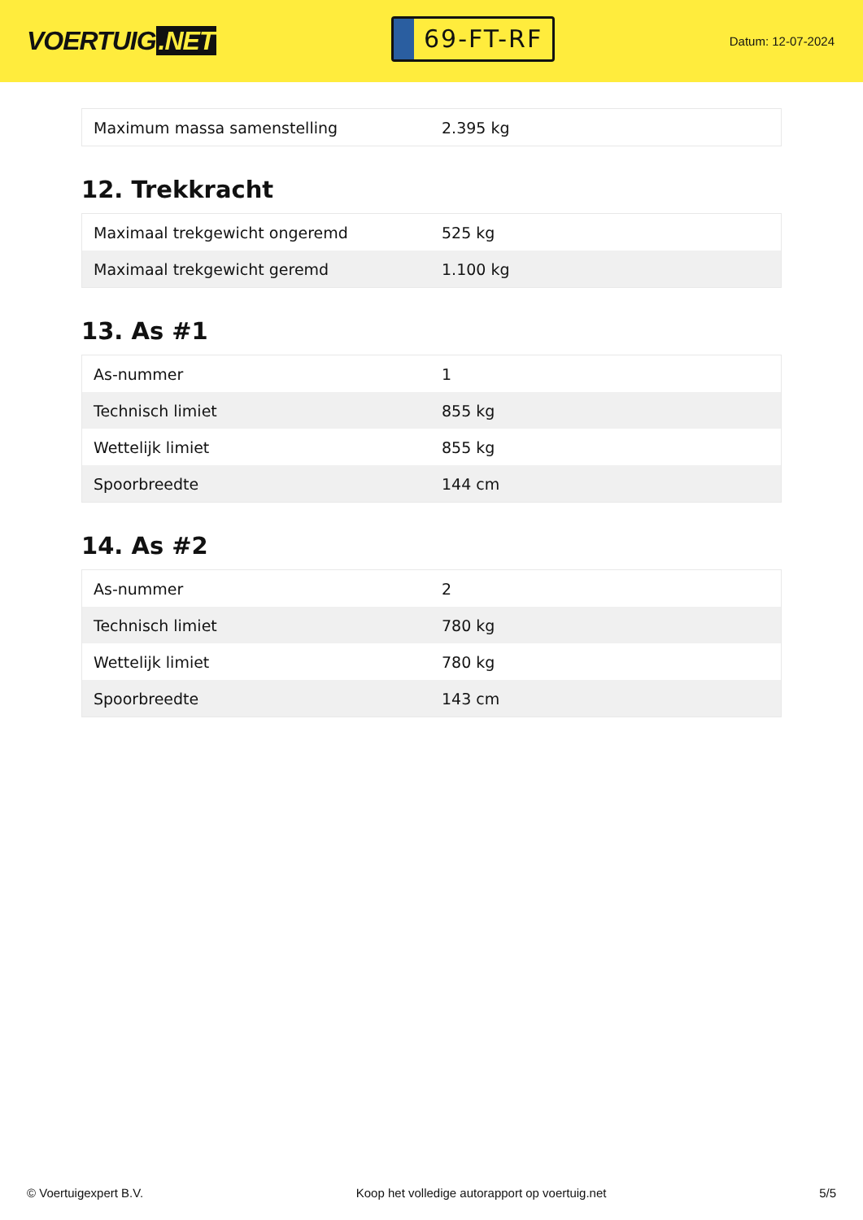VOERTUIG.NET
69-FT-RF
Datum: 12-07-2024
| Maximum massa samenstelling | 2.395 kg |
12. Trekkracht
| Maximaal trekgewicht ongeremd | 525 kg |
| Maximaal trekgewicht geremd | 1.100 kg |
13. As #1
| As-nummer | 1 |
| Technisch limiet | 855 kg |
| Wettelijk limiet | 855 kg |
| Spoorbreedte | 144 cm |
14. As #2
| As-nummer | 2 |
| Technisch limiet | 780 kg |
| Wettelijk limiet | 780 kg |
| Spoorbreedte | 143 cm |
© Voertuigexpert B.V. Koop het volledige autorapport op voertuig.net 5/5